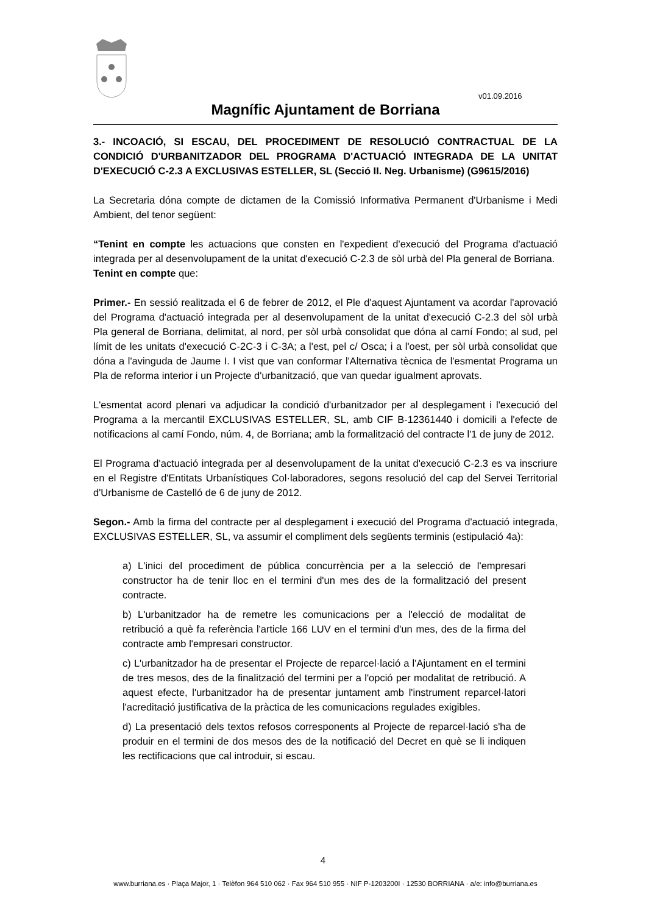v01.09.2016
Magnífic Ajuntament de Borriana
3.- INCOACIÓ, SI ESCAU, DEL PROCEDIMENT DE RESOLUCIÓ CONTRACTUAL DE LA CONDICIÓ D'URBANITZADOR DEL PROGRAMA D'ACTUACIÓ INTEGRADA DE LA UNITAT D'EXECUCIÓ C-2.3 A EXCLUSIVAS ESTELLER, SL (Secció II. Neg. Urbanisme) (G9615/2016)
La Secretaria dóna compte de dictamen de la Comissió Informativa Permanent d'Urbanisme i Medi Ambient, del tenor següent:
“Tenint en compte les actuacions que consten en l'expedient d'execució del Programa d'actuació integrada per al desenvolupament de la unitat d'execució C-2.3 de sòl urbà del Pla general de Borriana.
Tenint en compte que:
Primer.- En sessió realitzada el 6 de febrer de 2012, el Ple d'aquest Ajuntament va acordar l'aprovació del Programa d'actuació integrada per al desenvolupament de la unitat d'execució C-2.3 del sòl urbà Pla general de Borriana, delimitat, al nord, per sòl urbà consolidat que dóna al camí Fondo; al sud, pel límit de les unitats d'execució C-2C-3 i C-3A; a l'est, pel c/ Osca; i a l'oest, per sòl urbà consolidat que dóna a l'avinguda de Jaume I. I vist que van conformar l'Alternativa tècnica de l'esmentat Programa un Pla de reforma interior i un Projecte d'urbanització, que van quedar igualment aprovats.
L'esmentat acord plenari va adjudicar la condició d'urbanitzador per al desplegament i l'execució del Programa a la mercantil EXCLUSIVAS ESTELLER, SL, amb CIF B-12361440 i domicili a l'efecte de notificacions al camí Fondo, núm. 4, de Borriana; amb la formalització del contracte l'1 de juny de 2012.
El Programa d'actuació integrada per al desenvolupament de la unitat d'execució C-2.3 es va inscriure en el Registre d'Entitats Urbanístiques Col·laboradores, segons resolució del cap del Servei Territorial d'Urbanisme de Castelló de 6 de juny de 2012.
Segon.- Amb la firma del contracte per al desplegament i execució del Programa d'actuació integrada, EXCLUSIVAS ESTELLER, SL, va assumir el compliment dels següents terminis (estipulació 4a):
a) L'inici del procediment de pública concurrència per a la selecció de l'empresari constructor ha de tenir lloc en el termini d'un mes des de la formalització del present contracte.
b) L'urbanitzador ha de remetre les comunicacions per a l'elecció de modalitat de retribució a què fa referència l'article 166 LUV en el termini d'un mes, des de la firma del contracte amb l'empresari constructor.
c) L'urbanitzador ha de presentar el Projecte de reparcel·lació a l'Ajuntament en el termini de tres mesos, des de la finalització del termini per a l'opció per modalitat de retribució. A aquest efecte, l'urbanitzador ha de presentar juntament amb l'instrument reparcel·latori l'acreditació justificativa de la pràctica de les comunicacions regulades exigibles.
d) La presentació dels textos refosos corresponents al Projecte de reparcel·lació s'ha de produir en el termini de dos mesos des de la notificació del Decret en què se li indiquen les rectificacions que cal introduir, si escau.
4
www.burriana.es · Plaça Major, 1 · Telèfon 964 510 062 · Fax 964 510 955 · NIF P-1203200I · 12530 BORRIANA · a/e: info@burriana.es